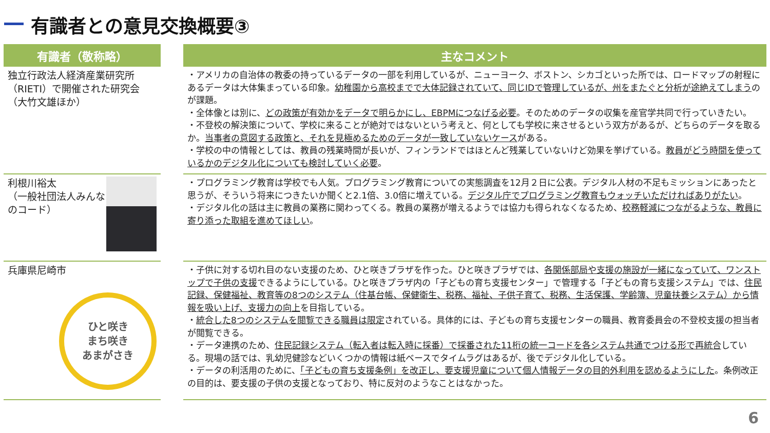有識者との意見交換概要③
| 有識者（敬称略） | | 主なコメント |
| --- | --- | --- |
| 独立行政法人経済産業研究所（RIETI）で開催された研究会（大竹文雄ほか） | | ・アメリカの自治体の教委の持っているデータの一部を利用しているが、ニューヨーク、ボストン、シカゴといった所では、ロードマップの射程にあるデータは大体集まっている印象。 幼稚園から高校までで大体記録されていて、同じIDで管理しているが、州をまたぐと分析が途絶えてしまう のが課題。 ・全体像とは別に、 どの政策が有効かをデータで明らかにし、EBPMにつなげる必要 。そのためのデータの収集を産官学共同で行っていきたい。 ・不登校の解決策について、学校に来ることが絶対ではないという考えと、何としても学校に来させるという双方があるが、どちらのデータを取るか。 当事者の意図する政策と、それを見極めるためのデータが一致していないケース がある。 ・学校の中の情報としては、教員の残業時間が長いが、フィンランドではほとんど残業していないけど効果を挙げている。 教員がどう時間を使っているかのデジタル化についても検討していく必要 。 |
| 利根川裕太 （一般社団法人みんなのコード） | | ・プログラミング教育は学校でも人気。プログラミング教育についての実態調査を12月２日に公表。デジタル人材の不足もミッションにあったと思うが、そういう将来につきたいか聞くと2.1倍、3.0倍に増えている。 デジタル庁でプログラミング教育もウォッチいただければありがたい 。 ・デジタル化の話は主に教員の業務に関わってくる。教員の業務が増えるようでは協力も得られなくなるため、 校務軽減につながるような、教員に寄り添った取組を進めてほしい 。 |
| 兵庫県尼崎市 ひと咲き まち咲き あまがさき | | ・子供に対する切れ目のない支援のため、ひと咲きプラザを作った。ひと咲きプラザでは、 各関係部局や支援の施設が一緒になっていて、ワンストップで子供の支援 できるようにしている。ひと咲きプラザ内の「子どもの育ち支援センター」で管理する「子どもの育ち支援システム」では、 住民記録、保健福祉、教育等の8つのシステム（住基台帳、保健衛生、税務、福祉、子供子育て、税務、生活保護、学齢簿、児童扶養システム）から情報を吸い上げ、支援力の向上 を目指している。 ・ 統合した8つのシステムを閲覧できる職員は限定 されている。具体的には、子どもの育ち支援センターの職員、教育委員会の不登校支援の担当者が閲覧できる。 ・データ連携のため、 住民記録システム（転入者は転入時に採番）で採番された11桁の統一コードを各システム共通でつける形で再統合 している。現場の話では、乳幼児健診などいくつかの情報は紙ベースでタイムラグはあるが、後でデジタル化している。 ・データの利活用のために、 「子どもの育ち支援条例」を改正し、要支援児童について個人情報データの目的外利用を認めるようにした 。条例改正の目的は、要支援の子供の支援となっており、特に反対のようなことはなかった。 |
6